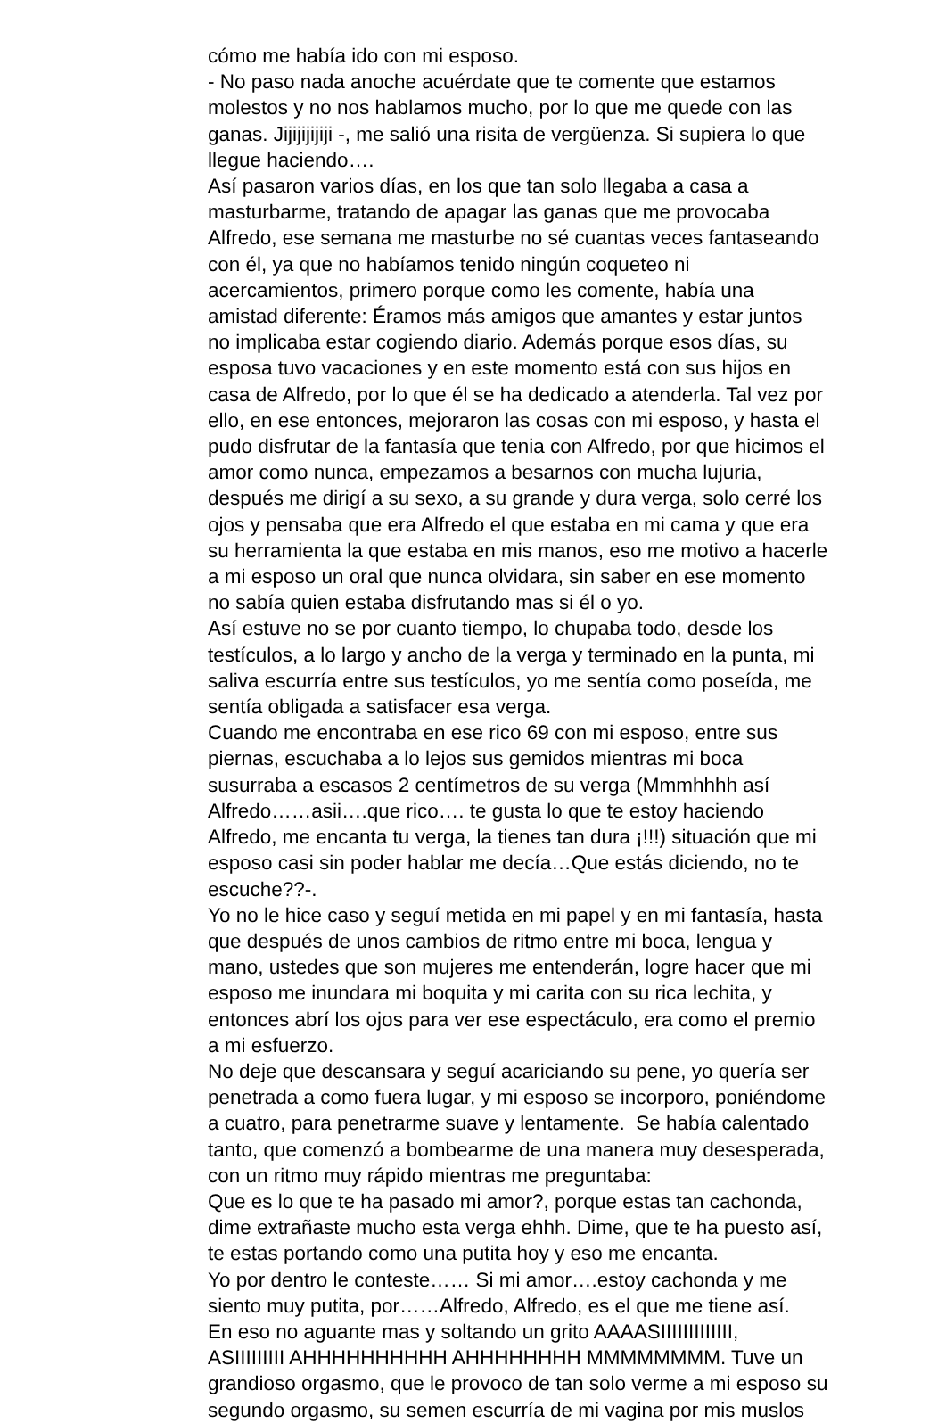cómo me había ido con mi esposo.
- No paso nada anoche acuérdate que te comente que estamos
molestos y no nos hablamos mucho, por lo que me quede con las
ganas. Jijijijijiji -, me salió una risita de vergüenza. Si supiera lo que
llegue haciendo….
Así pasaron varios días, en los que tan solo llegaba a casa a
masturbarme, tratando de apagar las ganas que me provocaba
Alfredo, ese semana me masturbe no sé cuantas veces fantaseando
con él, ya que no habíamos tenido ningún coqueteo ni
acercamientos, primero porque como les comente, había una
amistad diferente: Éramos más amigos que amantes y estar juntos
no implicaba estar cogiendo diario. Además porque esos días, su
esposa tuvo vacaciones y en este momento está con sus hijos en
casa de Alfredo, por lo que él se ha dedicado a atenderla. Tal vez por
ello, en ese entonces, mejoraron las cosas con mi esposo, y hasta el
pudo disfrutar de la fantasía que tenia con Alfredo, por que hicimos el
amor como nunca, empezamos a besarnos con mucha lujuria,
después me dirigí a su sexo, a su grande y dura verga, solo cerré los
ojos y pensaba que era Alfredo el que estaba en mi cama y que era
su herramienta la que estaba en mis manos, eso me motivo a hacerle
a mi esposo un oral que nunca olvidara, sin saber en ese momento
no sabía quien estaba disfrutando mas si él o yo.
Así estuve no se por cuanto tiempo, lo chupaba todo, desde los
testículos, a lo largo y ancho de la verga y terminado en la punta, mi
saliva escurría entre sus testículos, yo me sentía como poseída, me
sentía obligada a satisfacer esa verga.
Cuando me encontraba en ese rico 69 con mi esposo, entre sus
piernas, escuchaba a lo lejos sus gemidos mientras mi boca
susurraba a escasos 2 centímetros de su verga (Mmmhhhh así
Alfredo……asii….que rico…. te gusta lo que te estoy haciendo
Alfredo, me encanta tu verga, la tienes tan dura ¡!!!) situación que mi
esposo casi sin poder hablar me decía…Que estás diciendo, no te
escuche??-.
Yo no le hice caso y seguí metida en mi papel y en mi fantasía, hasta
que después de unos cambios de ritmo entre mi boca, lengua y
mano, ustedes que son mujeres me entenderán, logre hacer que mi
esposo me inundara mi boquita y mi carita con su rica lechita, y
entonces abrí los ojos para ver ese espectáculo, era como el premio
a mi esfuerzo.
No deje que descansara y seguí acariciando su pene, yo quería ser
penetrada a como fuera lugar, y mi esposo se incorporo, poniéndome
a cuatro, para penetrarme suave y lentamente. Se había calentado
tanto, que comenzó a bombearme de una manera muy desesperada,
con un ritmo muy rápido mientras me preguntaba:
Que es lo que te ha pasado mi amor?, porque estas tan cachonda,
dime extrañaste mucho esta verga ehhh. Dime, que te ha puesto así,
te estas portando como una putita hoy y eso me encanta.
Yo por dentro le conteste…… Si mi amor….estoy cachonda y me
siento muy putita, por……Alfredo, Alfredo, es el que me tiene así.
En eso no aguante mas y soltando un grito AAAASIIIIIIIIIIIII,
ASIIIIIIIII AHHHHHHHHHH AHHHHHHHH MMMMMMMM. Tuve un
grandioso orgasmo, que le provoco de tan solo verme a mi esposo su
segundo orgasmo, su semen escurría de mi vagina por mis muslos